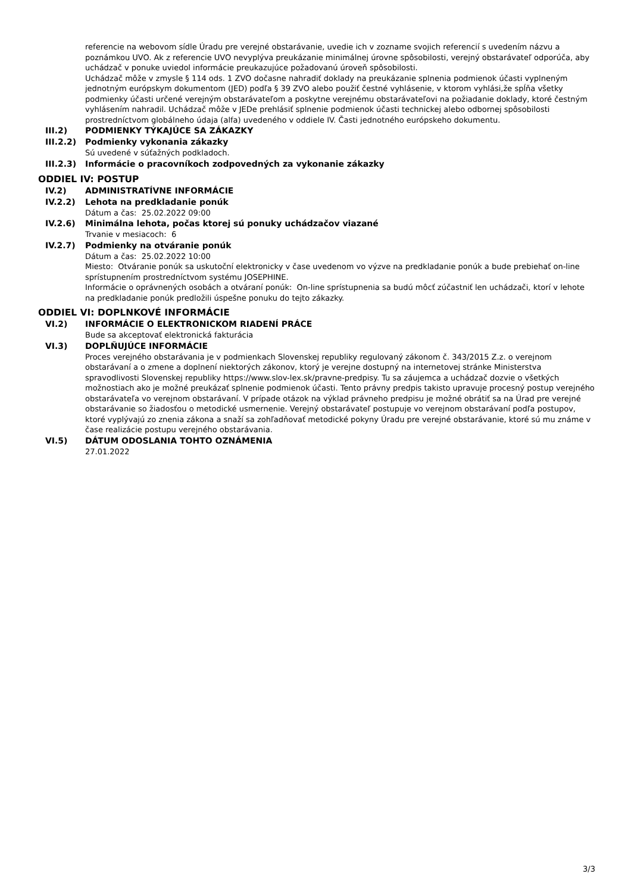referencie na webovom sídle Úradu pre verejné obstarávanie, uvedie ich v zozname svojich referencií s uvedením názvu a poznámkou UVO. Ak z referencie UVO nevyplýva preukázanie minimálnej úrovne spôsobilosti, verejný obstarávateľ odporúča, aby uchádzač v ponuke uviedol informácie preukazujúce požadovanú úroveň spôsobilosti.
Uchádzač môže v zmysle § 114 ods. 1 ZVO dočasne nahradiť doklady na preukázanie splnenia podmienok účasti vyplneným jednotným európskym dokumentom (JED) podľa § 39 ZVO alebo použiť čestné vyhlásenie, v ktorom vyhlási,že spĺňa všetky podmienky účasti určené verejným obstarávateľom a poskytne verejnému obstarávateľovi na požiadanie doklady, ktoré čestným vyhlásením nahradil. Uchádzač môže v JEDe prehlásiť splnenie podmienok účasti technickej alebo odbornej spôsobilosti prostredníctvom globálneho údaja (alfa) uvedeného v oddiele IV. Časti jednotného európskeho dokumentu.
III.2) PODMIENKY TÝKAJÚCE SA ZÁKAZKY
III.2.2) Podmienky vykonania zákazky
Sú uvedené v súťažných podkladoch.
III.2.3) Informácie o pracovníkoch zodpovedných za vykonanie zákazky
ODDIEL IV: POSTUP
IV.2) ADMINISTRATÍVNE INFORMÁCIE
IV.2.2) Lehota na predkladanie ponúk
Dátum a čas: 25.02.2022 09:00
IV.2.6) Minimálna lehota, počas ktorej sú ponuky uchádzačov viazané
Trvanie v mesiacoch: 6
IV.2.7) Podmienky na otváranie ponúk
Dátum a čas: 25.02.2022 10:00
Miesto: Otváranie ponúk sa uskutoční elektronicky v čase uvedenom vo výzve na predkladanie ponúk a bude prebiehať on-line sprístupnením prostredníctvom systému JOSEPHINE.
Informácie o oprávnených osobách a otváraní ponúk: On-line sprístupnenia sa budú môcť zúčastniť len uchádzači, ktorí v lehote na predkladanie ponúk predložili úspešne ponuku do tejto zákazky.
ODDIEL VI: DOPLNKOVÉ INFORMÁCIE
VI.2) INFORMÁCIE O ELEKTRONICKOM RIADENÍ PRÁCE
Bude sa akceptovať elektronická fakturácia
VI.3) DOPLŇUJÚCE INFORMÁCIE
Proces verejného obstarávania je v podmienkach Slovenskej republiky regulovaný zákonom č. 343/2015 Z.z. o verejnom obstarávaní a o zmene a doplnení niektorých zákonov, ktorý je verejne dostupný na internetovej stránke Ministerstva spravodlivosti Slovenskej republiky https://www.slov-lex.sk/pravne-predpisy. Tu sa záujemca a uchádzač dozvie o všetkých možnostiach ako je možné preukázať splnenie podmienok účasti. Tento právny predpis takisto upravuje procesný postup verejného obstarávateľa vo verejnom obstarávaní. V prípade otázok na výklad právneho predpisu je možné obrátiť sa na Úrad pre verejné obstarávanie so žiadosťou o metodické usmernenie. Verejný obstarávateľ postupuje vo verejnom obstarávaní podľa postupov, ktoré vyplývajú zo znenia zákona a snaží sa zohľadňovať metodické pokyny Úradu pre verejné obstarávanie, ktoré sú mu známe v čase realizácie postupu verejného obstarávania.
VI.5) DÁTUM ODOSLANIA TOHTO OZNÁMENIA
27.01.2022
3/3